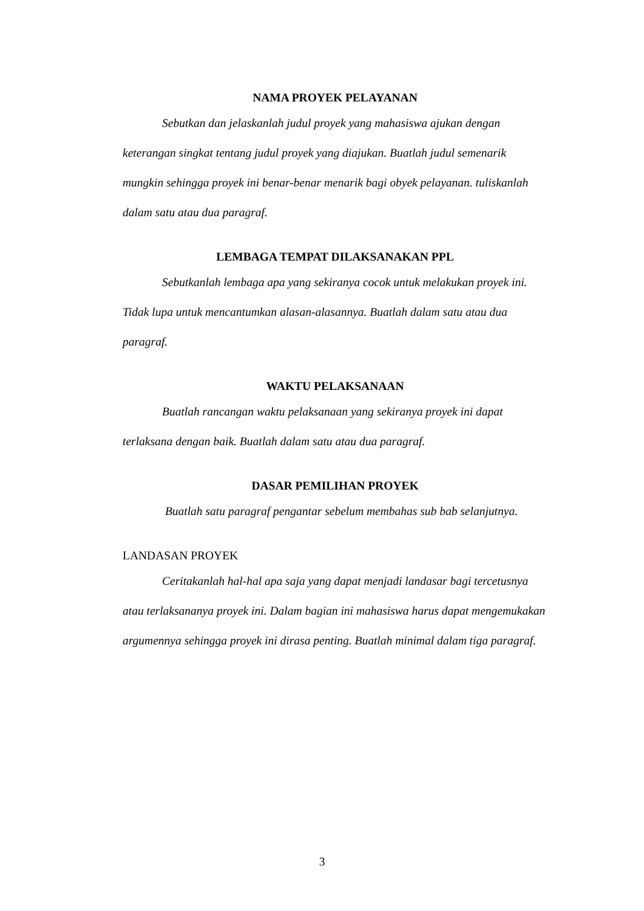NAMA PROYEK PELAYANAN
Sebutkan dan jelaskanlah judul proyek yang mahasiswa ajukan dengan keterangan singkat tentang judul proyek yang diajukan. Buatlah judul semenarik mungkin sehingga proyek ini benar-benar menarik bagi obyek pelayanan. tuliskanlah dalam satu atau dua paragraf.
LEMBAGA TEMPAT DILAKSANAKAN PPL
Sebutkanlah lembaga apa yang sekiranya cocok untuk melakukan proyek ini. Tidak lupa untuk mencantumkan alasan-alasannya. Buatlah dalam satu atau dua paragraf.
WAKTU PELAKSANAAN
Buatlah rancangan waktu pelaksanaan yang sekiranya proyek ini dapat terlaksana dengan baik. Buatlah dalam satu atau dua paragraf.
DASAR PEMILIHAN PROYEK
Buatlah satu paragraf pengantar sebelum membahas sub bab selanjutnya.
LANDASAN PROYEK
Ceritakanlah hal-hal apa saja yang dapat menjadi landasar bagi tercetusnya atau terlaksananya proyek ini. Dalam bagian ini mahasiswa harus dapat mengemukakan argumennya sehingga proyek ini dirasa penting. Buatlah minimal dalam tiga paragraf.
3